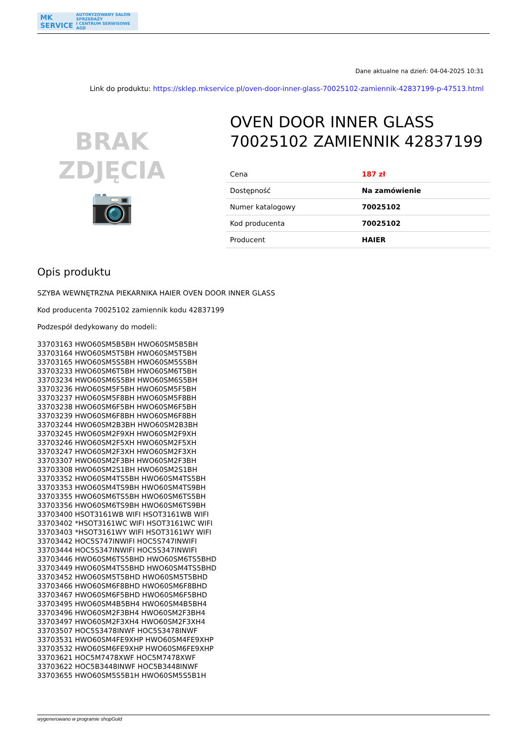MK
SERVICE AUTORYZOWANY SALON SPRZEDAŻY
I CENTRUM SERWISOWE AGD
Dane aktualne na dzień: 04-04-2025 10:31
Link do produktu: https://sklep.mkservice.pl/oven-door-inner-glass-70025102-zamiennik-42837199-p-47513.html
BRAK
ZDJĘCIA
📷
OVEN DOOR INNER GLASS 70025102 ZAMIENNIK 42837199
| Cena | 187 zł |
| Dostępność | Na zamówienie |
| Numer katalogowy | 70025102 |
| Kod producenta | 70025102 |
| Producent | HAIER |
Opis produktu
SZYBA WEWNĘTRZNA PIEKARNIKA HAIER OVEN DOOR INNER GLASS
Kod producenta 70025102 zamiennik kodu 42837199
Podzespół dedykowany do modeli:
33703163 HWO60SM5B5BH HWO60SM5B5BH
33703164 HWO60SM5T5BH HWO60SM5T5BH
33703165 HWO60SM5S5BH HWO60SM5S5BH
33703233 HWO60SM6T5BH HWO60SM6T5BH
33703234 HWO60SM6S5BH HWO60SM6S5BH
33703236 HWO60SM5F5BH HWO60SM5F5BH
33703237 HWO60SM5F8BH HWO60SM5F8BH
33703238 HWO60SM6F5BH HWO60SM6F5BH
33703239 HWO60SM6F8BH HWO60SM6F8BH
33703244 HWO60SM2B3BH HWO60SM2B3BH
33703245 HWO60SM2F9XH HWO60SM2F9XH
33703246 HWO60SM2F5XH HWO60SM2F5XH
33703247 HWO60SM2F3XH HWO60SM2F3XH
33703307 HWO60SM2F3BH HWO60SM2F3BH
33703308 HWO60SM2S1BH HWO60SM2S1BH
33703352 HWO60SM4TS5BH HWO60SM4TS5BH
33703353 HWO60SM4TS9BH HWO60SM4TS9BH
33703355 HWO60SM6TS5BH HWO60SM6TS5BH
33703356 HWO60SM6TS9BH HWO60SM6TS9BH
33703400 HSOT3161WB WIFI HSOT3161WB WIFI
33703402 *HSOT3161WC WIFI HSOT3161WC WIFI
33703403 *HSOT3161WY WIFI HSOT3161WY WIFI
33703442 HOC5S747INWIFI HOC5S747INWIFI
33703444 HOC5S347INWIFI HOC5S347INWIFI
33703446 HWO60SM6TS5BHD HWO60SM6TS5BHD
33703449 HWO60SM4TS5BHD HWO60SM4TS5BHD
33703452 HWO60SM5T5BHD HWO60SM5T5BHD
33703466 HWO60SM6F8BHD HWO60SM6F8BHD
33703467 HWO60SM6F5BHD HWO60SM6F5BHD
33703495 HWO60SM4B5BH4 HWO60SM4B5BH4
33703496 HWO60SM2F3BH4 HWO60SM2F3BH4
33703497 HWO60SM2F3XH4 HWO60SM2F3XH4
33703507 HOC5S3478INWF HOC5S3478INWF
33703531 HWO60SM4FE9XHP HWO60SM4FE9XHP
33703532 HWO60SM6FE9XHP HWO60SM6FE9XHP
33703621 HOC5M7478XWF HOC5M7478XWF
33703622 HOC5B3448INWF HOC5B3448INWF
33703655 HWO60SM5S5B1H HWO60SM5S5B1H
wygenerowano w programie shopGold